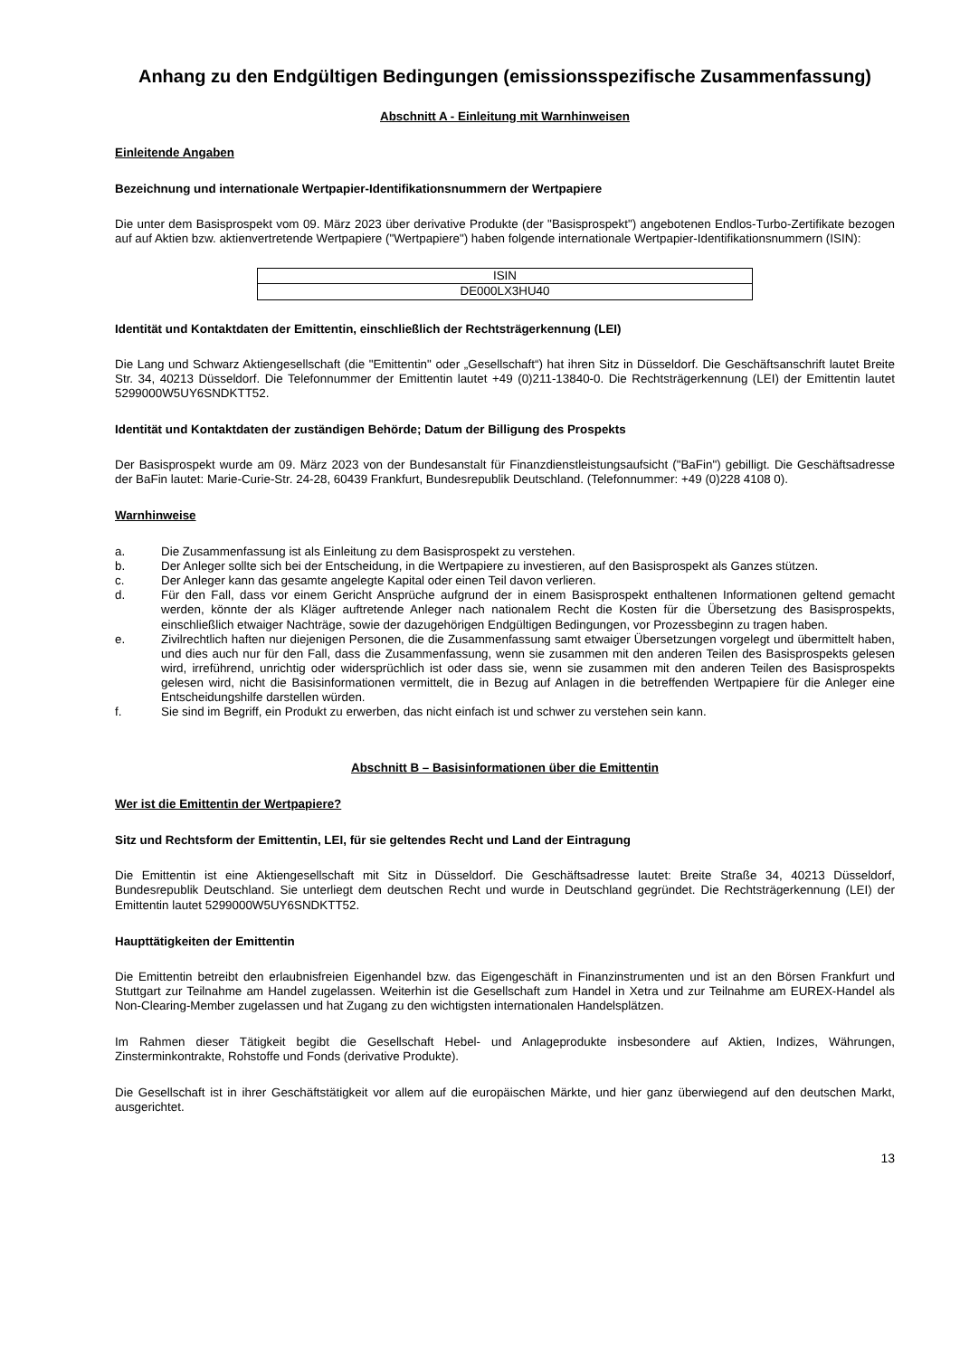Anhang zu den Endgültigen Bedingungen (emissionsspezifische Zusammenfassung)
Abschnitt A - Einleitung mit Warnhinweisen
Einleitende Angaben
Bezeichnung und internationale Wertpapier-Identifikationsnummern der Wertpapiere
Die unter dem Basisprospekt vom 09. März 2023 über derivative Produkte (der "Basisprospekt") angebotenen Endlos-Turbo-Zertifikate bezogen auf auf Aktien bzw. aktienvertretende Wertpapiere ("Wertpapiere") haben folgende internationale Wertpapier-Identifikationsnummern (ISIN):
| ISIN |
| DE000LX3HU40 |
Identität und Kontaktdaten der Emittentin, einschließlich der Rechtsträgerkennung (LEI)
Die Lang und Schwarz Aktiengesellschaft (die "Emittentin" oder „Gesellschaft“) hat ihren Sitz in Düsseldorf. Die Geschäftsanschrift lautet Breite Str. 34, 40213 Düsseldorf. Die Telefonnummer der Emittentin lautet +49 (0)211-13840-0. Die Rechtsträgerkennung (LEI) der Emittentin lautet 5299000W5UY6SNDKTT52.
Identität und Kontaktdaten der zuständigen Behörde; Datum der Billigung des Prospekts
Der Basisprospekt wurde am 09. März 2023 von der Bundesanstalt für Finanzdienstleistungsaufsicht ("BaFin") gebilligt. Die Geschäftsadresse der BaFin lautet: Marie-Curie-Str. 24-28, 60439 Frankfurt, Bundesrepublik Deutschland. (Telefonnummer: +49 (0)228 4108 0).
Warnhinweise
a. Die Zusammenfassung ist als Einleitung zu dem Basisprospekt zu verstehen.
b. Der Anleger sollte sich bei der Entscheidung, in die Wertpapiere zu investieren, auf den Basisprospekt als Ganzes stützen.
c. Der Anleger kann das gesamte angelegte Kapital oder einen Teil davon verlieren.
d. Für den Fall, dass vor einem Gericht Ansprüche aufgrund der in einem Basisprospekt enthaltenen Informationen geltend gemacht werden, könnte der als Kläger auftretende Anleger nach nationalem Recht die Kosten für die Übersetzung des Basisprospekts, einschließlich etwaiger Nachträge, sowie der dazugehörigen Endgültigen Bedingungen, vor Prozessbeginn zu tragen haben.
e. Zivilrechtlich haften nur diejenigen Personen, die die Zusammenfassung samt etwaiger Übersetzungen vorgelegt und übermittelt haben, und dies auch nur für den Fall, dass die Zusammenfassung, wenn sie zusammen mit den anderen Teilen des Basisprospekts gelesen wird, irreführend, unrichtig oder widersprüchlich ist oder dass sie, wenn sie zusammen mit den anderen Teilen des Basisprospekts gelesen wird, nicht die Basisinformationen vermittelt, die in Bezug auf Anlagen in die betreffenden Wertpapiere für die Anleger eine Entscheidungshilfe darstellen würden.
f. Sie sind im Begriff, ein Produkt zu erwerben, das nicht einfach ist und schwer zu verstehen sein kann.
Abschnitt B – Basisinformationen über die Emittentin
Wer ist die Emittentin der Wertpapiere?
Sitz und Rechtsform der Emittentin, LEI, für sie geltendes Recht und Land der Eintragung
Die Emittentin ist eine Aktiengesellschaft mit Sitz in Düsseldorf. Die Geschäftsadresse lautet: Breite Straße 34, 40213 Düsseldorf, Bundesrepublik Deutschland. Sie unterliegt dem deutschen Recht und wurde in Deutschland gegründet. Die Rechtsträgerkennung (LEI) der Emittentin lautet 5299000W5UY6SNDKTT52.
Haupttätigkeiten der Emittentin
Die Emittentin betreibt den erlaubnisfreien Eigenhandel bzw. das Eigengeschäft in Finanzinstrumenten und ist an den Börsen Frankfurt und Stuttgart zur Teilnahme am Handel zugelassen. Weiterhin ist die Gesellschaft zum Handel in Xetra und zur Teilnahme am EUREX-Handel als Non-Clearing-Member zugelassen und hat Zugang zu den wichtigsten internationalen Handelsplätzen.
Im Rahmen dieser Tätigkeit begibt die Gesellschaft Hebel- und Anlageprodukte insbesondere auf Aktien, Indizes, Währungen, Zinsterminkontrakte, Rohstoffe und Fonds (derivative Produkte).
Die Gesellschaft ist in ihrer Geschäftstätigkeit vor allem auf die europäischen Märkte, und hier ganz überwiegend auf den deutschen Markt, ausgerichtet.
13